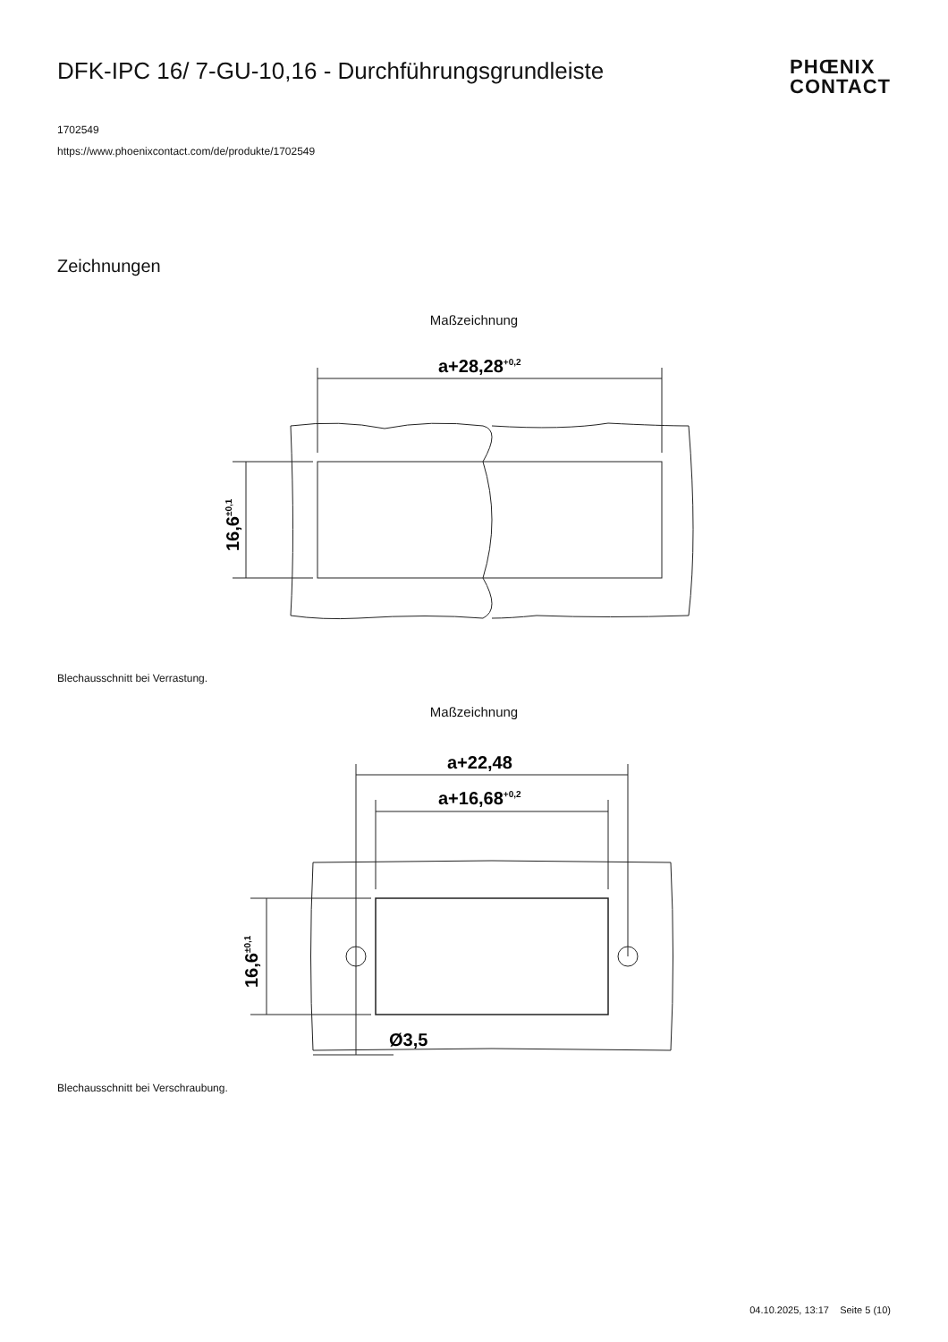DFK-IPC 16/ 7-GU-10,16 - Durchführungsgrundleiste
PHŒNIX
CONTACT
1702549
https://www.phoenixcontact.com/de/produkte/1702549
Zeichnungen
Maßzeichnung
a+28,28+0,2
16,6±0,1
Blechausschnitt bei Verrastung.
Maßzeichnung
a+22,48
a+16,68+0,2
16,6±0,1
Ø3,5
Blechausschnitt bei Verschraubung.
04.10.2025, 13:17 Seite 5 (10)